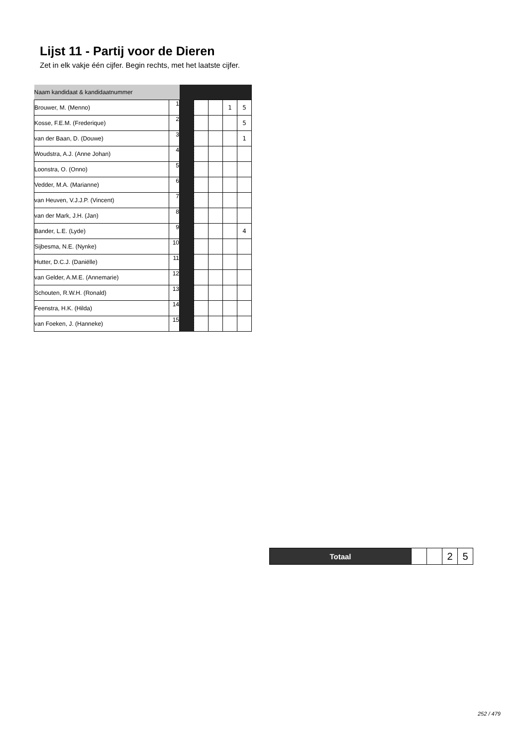Lijst 11 - Partij voor de Dieren
Zet in elk vakje één cijfer. Begin rechts, met het laatste cijfer.
| Naam kandidaat & kandidaatnummer | | | | | | |
| --- | --- | --- | --- | --- | --- | --- |
| Brouwer, M. (Menno) | 1 | | | | 1 | 5 |
| Kosse, F.E.M. (Frederique) | 2 | | | | | 5 |
| van der Baan, D. (Douwe) | 3 | | | | | 1 |
| Woudstra, A.J. (Anne Johan) | 4 | | | | | |
| Loonstra, O. (Onno) | 5 | | | | | |
| Vedder, M.A. (Marianne) | 6 | | | | | |
| van Heuven, V.J.J.P. (Vincent) | 7 | | | | | |
| van der Mark, J.H. (Jan) | 8 | | | | | |
| Bander, L.E. (Lyde) | 9 | | | | | 4 |
| Sijbesma, N.E. (Nynke) | 10 | | | | | |
| Hutter, D.C.J. (Daniëlle) | 11 | | | | | |
| van Gelder, A.M.E. (Annemarie) | 12 | | | | | |
| Schouten, R.W.H. (Ronald) | 13 | | | | | |
| Feenstra, H.K. (Hilda) | 14 | | | | | |
| van Foeken, J. (Hanneke) | 15 | | | | | |
| Totaal | | | 2 | 5 |
252 / 479